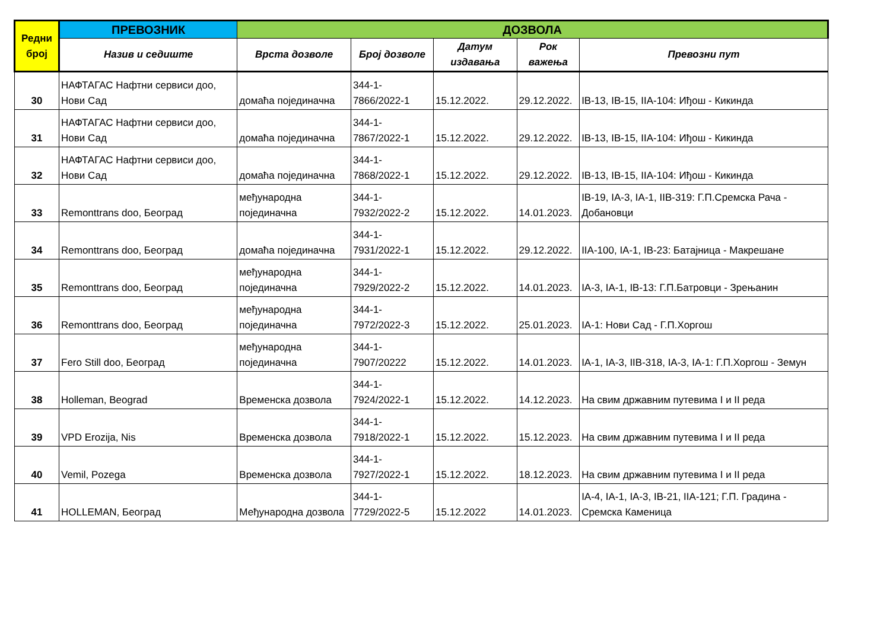| Редни број | ПРЕВОЗНИК | ДОЗВОЛА | | | | |
| --- | --- | --- | --- | --- | --- | --- |
| | Назив и седиште | Врста дозволе | Број дозволе | Датум издавања | Рок важења | Превозни пут |
| 30 | НАФТАГАС Нафтни сервиси доо, Нови Сад | домаћа појединачна | 344-1-7866/2022-1 | 15.12.2022. | 29.12.2022. | IB-13, IB-15, IIA-104: Иђош - Кикинда |
| 31 | НАФТАГАС Нафтни сервиси доо, Нови Сад | домаћа појединачна | 344-1-7867/2022-1 | 15.12.2022. | 29.12.2022. | IB-13, IB-15, IIA-104: Иђош - Кикинда |
| 32 | НАФТАГАС Нафтни сервиси доо, Нови Сад | домаћа појединачна | 344-1-7868/2022-1 | 15.12.2022. | 29.12.2022. | IB-13, IB-15, IIA-104: Иђош - Кикинда |
| 33 | Remonttrans doo, Београд | међународна појединачна | 344-1-7932/2022-2 | 15.12.2022. | 14.01.2023. | IB-19, IA-3, IA-1, IIB-319: Г.П.Сремска Рача - Добановци |
| 34 | Remonttrans doo, Београд | домаћа појединачна | 344-1-7931/2022-1 | 15.12.2022. | 29.12.2022. | IIA-100, IA-1, IB-23: Батајница - Макрешане |
| 35 | Remonttrans doo, Београд | међународна појединачна | 344-1-7929/2022-2 | 15.12.2022. | 14.01.2023. | IA-3, IA-1, IB-13: Г.П.Батровци - Зрењанин |
| 36 | Remonttrans doo, Београд | међународна појединачна | 344-1-7972/2022-3 | 15.12.2022. | 25.01.2023. | IA-1: Нови Сад - Г.П.Хоргош |
| 37 | Fero Still doo, Београд | међународна појединачна | 344-1-7907/20222 | 15.12.2022. | 14.01.2023. | IA-1, IA-3, IIB-318, IA-3, IA-1: Г.П.Хоргош - Земун |
| 38 | Holleman, Beograd | Временска дозвола | 344-1-7924/2022-1 | 15.12.2022. | 14.12.2023. | На свим државним путевима I и II реда |
| 39 | VPD Erozija, Nis | Временска дозвола | 344-1-7918/2022-1 | 15.12.2022. | 15.12.2023. | На свим државним путевима I и II реда |
| 40 | Vemil, Pozega | Временска дозвола | 344-1-7927/2022-1 | 15.12.2022. | 18.12.2023. | На свим државним путевима I и II реда |
| 41 | HOLLEMAN, Београд | Међународна дозвола | 344-1-7729/2022-5 | 15.12.2022 | 14.01.2023. | IA-4, IA-1, IA-3, IB-21, IIA-121; Г.П. Градина - Сремска Каменица |